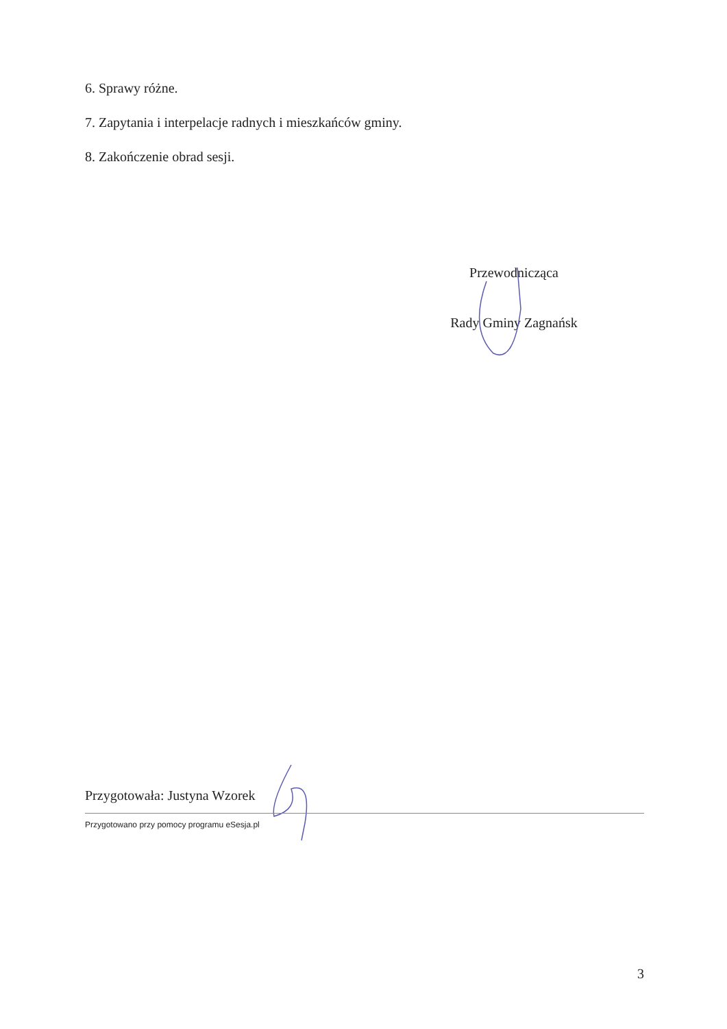6. Sprawy różne.
7. Zapytania i interpelacje radnych i mieszkańców gminy.
8. Zakończenie obrad sesji.
Przewodnicząca
Rady Gminy Zagnańsk
Przygotowała: Justyna Wzorek
Przygotowano przy pomocy programu eSesja.pl
3